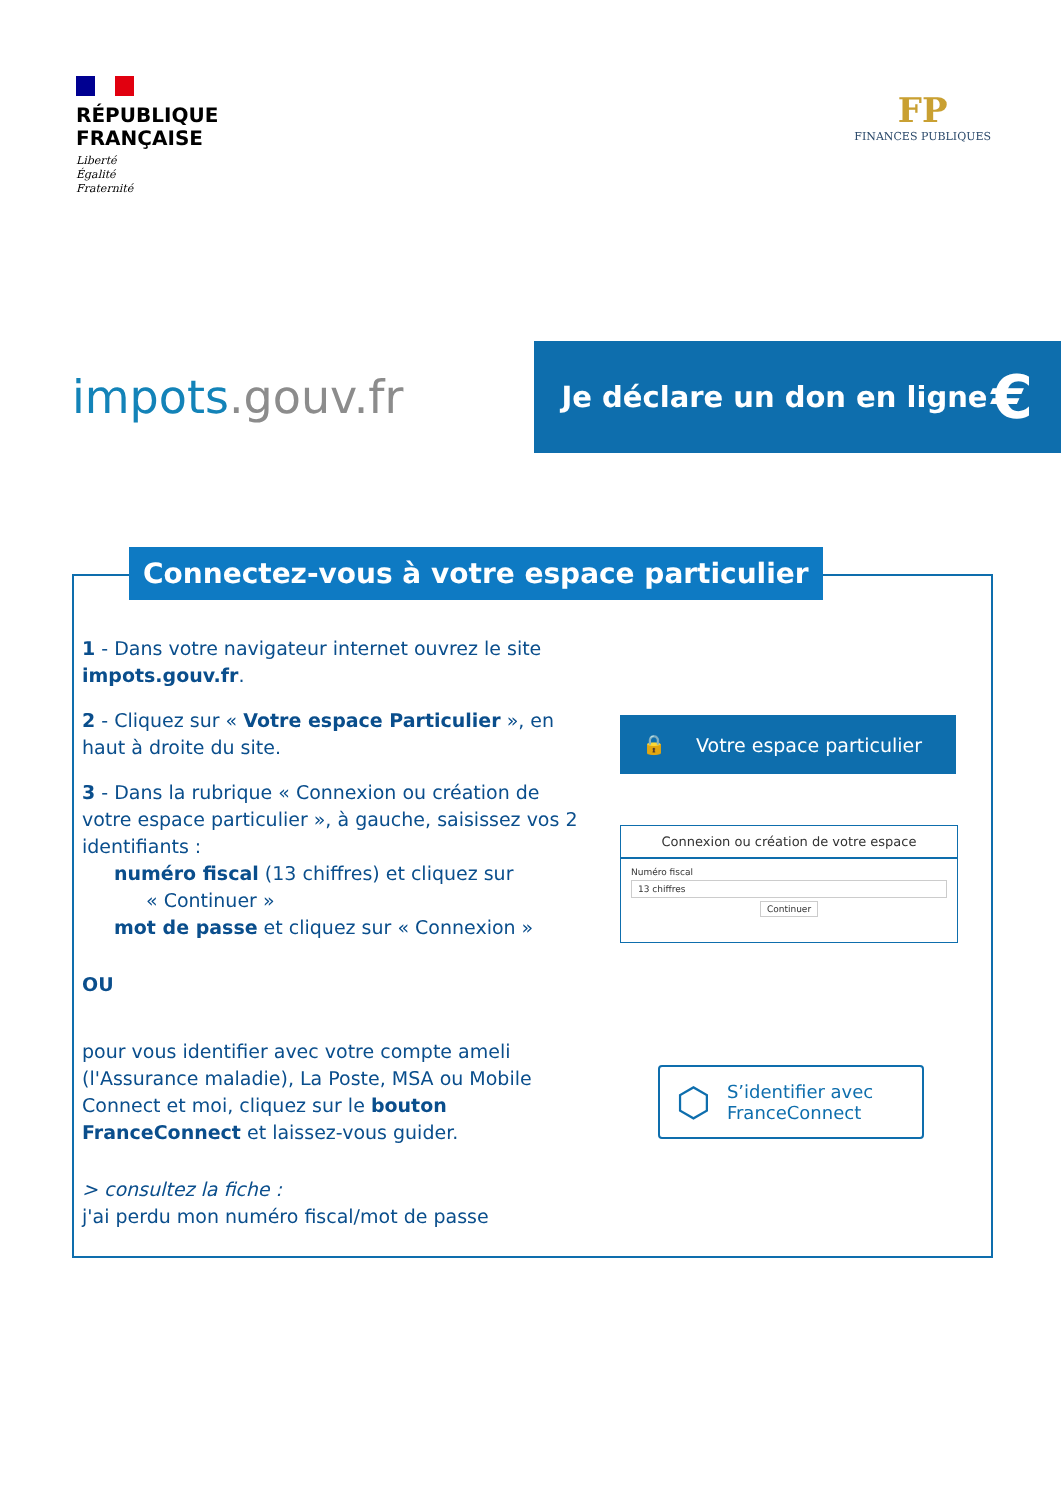RÉPUBLIQUE
FRANÇAISE
Liberté
Égalité
Fraternité
FP
FINANCES PUBLIQUES
impots.gouv.fr
Je déclare un don en ligne €
Connectez-vous à votre espace particulier
1 - Dans votre navigateur internet ouvrez le site impots.gouv.fr.
2 - Cliquez sur « Votre espace Particulier », en haut à droite du site.
3 - Dans la rubrique « Connexion ou création de votre espace particulier », à gauche, saisissez vos 2 identifiants :
numéro fiscal (13 chiffres) et cliquez sur
« Continuer »
mot de passe et cliquez sur « Connexion »
OU
pour vous identifier avec votre compte ameli (l'Assurance maladie), La Poste, MSA ou Mobile Connect et moi, cliquez sur le bouton FranceConnect et laissez-vous guider.
> consultez la fiche :
j'ai perdu mon numéro fiscal/mot de passe
🔒 Votre espace particulier
Connexion ou création de votre espace
Numéro fiscal
13 chiffres
Continuer
⬡ S’identifier avec
FranceConnect